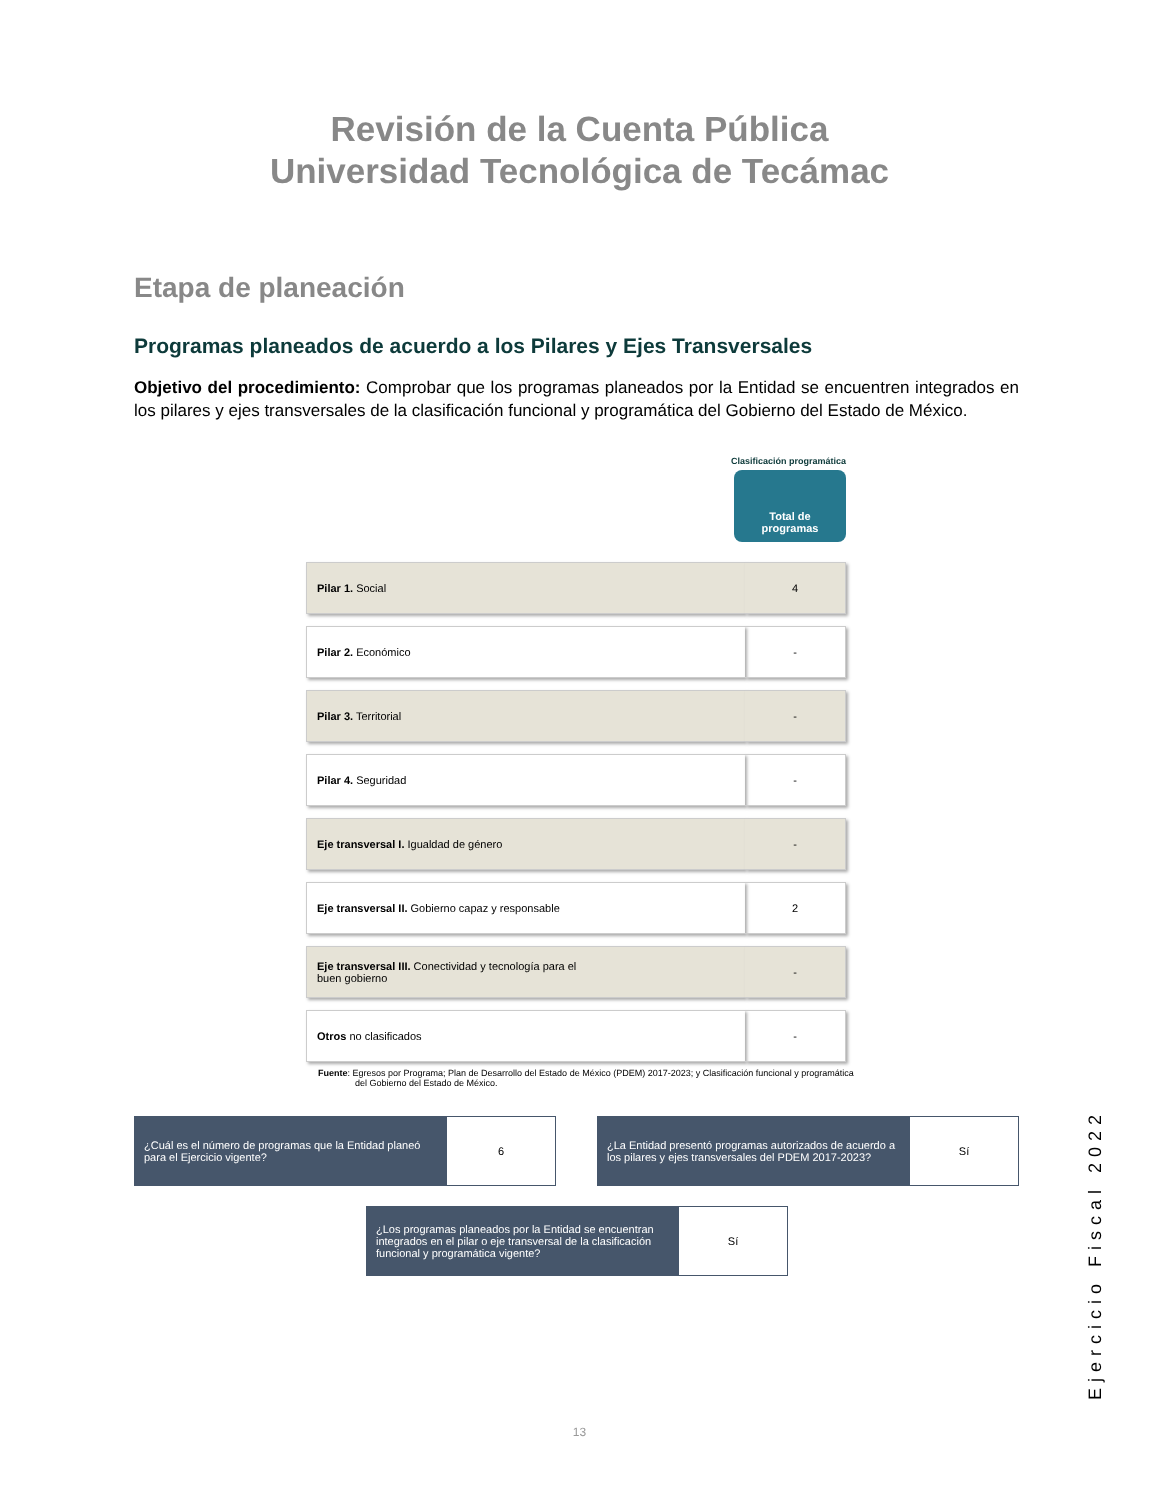Revisión de la Cuenta Pública
Universidad Tecnológica de Tecámac
Etapa de planeación
Programas planeados de acuerdo a los Pilares y Ejes Transversales
Objetivo del procedimiento: Comprobar que los programas planeados por la Entidad se encuentren integrados en los pilares y ejes transversales de la clasificación funcional y programática del Gobierno del Estado de México.
Clasificación programática
Total de
programas
| Pilar 1. Social | 4 |
| Pilar 2. Económico | - |
| Pilar 3. Territorial | - |
| Pilar 4. Seguridad | - |
| Eje transversal I. Igualdad de género | - |
| Eje transversal II. Gobierno capaz y responsable | 2 |
| Eje transversal III. Conectividad y tecnología para el buen gobierno | - |
| Otros no clasificados | - |
Fuente: Egresos por Programa; Plan de Desarrollo del Estado de México (PDEM) 2017-2023; y Clasificación funcional y programática del Gobierno del Estado de México.
¿Cuál es el número de programas que la Entidad planeó para el Ejercicio vigente?
6
¿La Entidad presentó programas autorizados de acuerdo a los pilares y ejes transversales del PDEM 2017-2023?
Sí
¿Los programas planeados por la Entidad se encuentran integrados en el pilar o eje transversal de la clasificación funcional y programática vigente?
Sí
Ejercicio Fiscal 2022
13